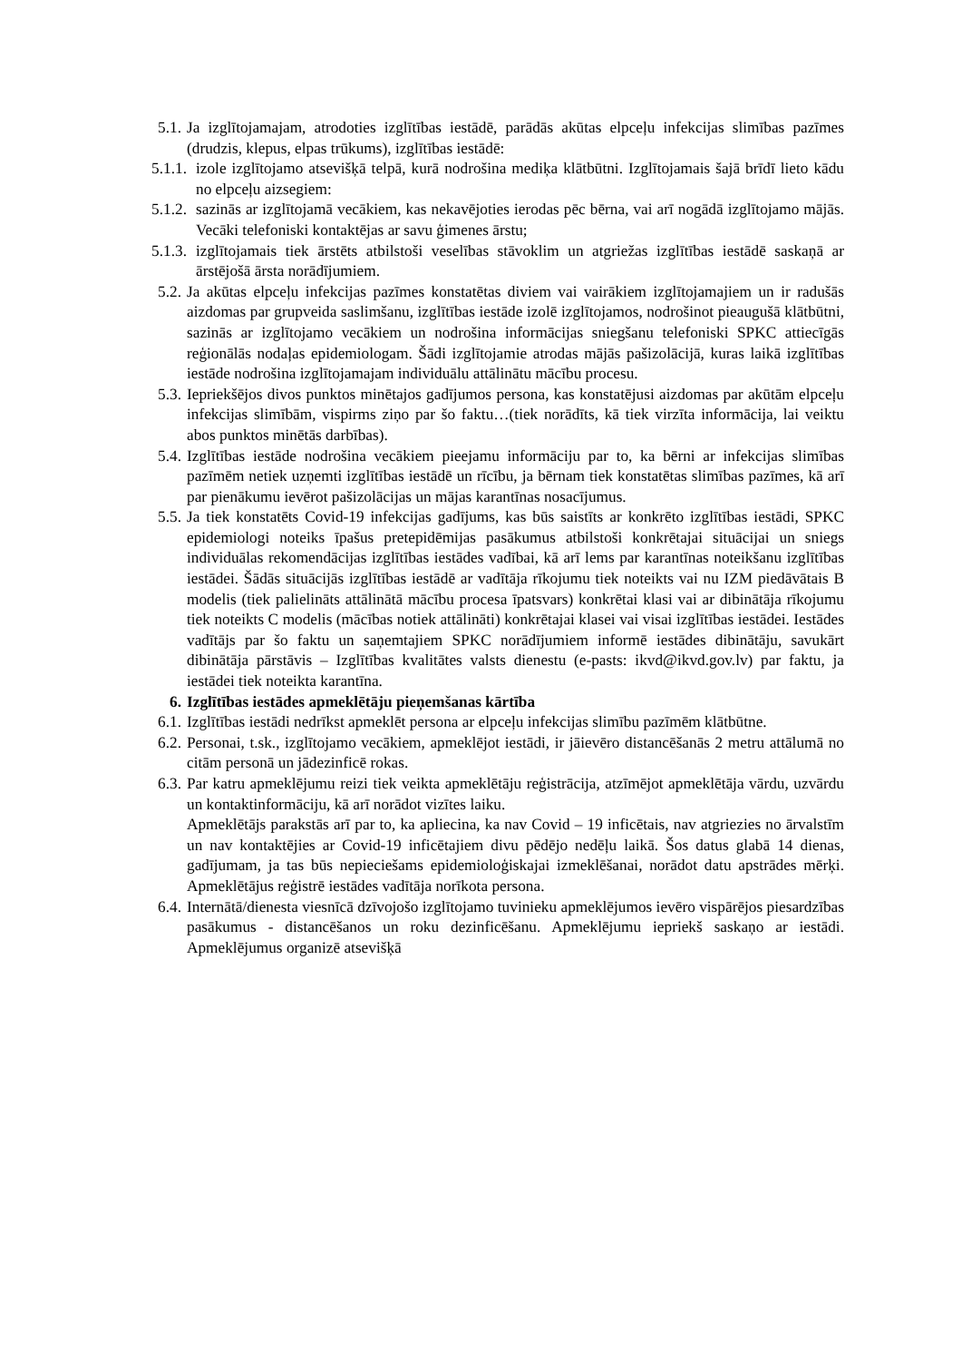5.1. Ja izglītojamajam, atrodoties izglītības iestādē, parādās akūtas elpceļu infekcijas slimības pazīmes (drudzis, klepus, elpas trūkums), izglītības iestādē:
5.1.1. izole izglītojamo atsevišķā telpā, kurā nodrošina mediķa klātbūtni. Izglītojamais šajā brīdī lieto kādu no elpceļu aizsegiem:
5.1.2. sazinās ar izglītojamā vecākiem, kas nekavējoties ierodas pēc bērna, vai arī nogādā izglītojamo mājās. Vecāki telefoniski kontaktējas ar savu ģimenes ārstu;
5.1.3. izglītojamais tiek ārstēts atbilstoši veselības stāvoklim un atgriežas izglītības iestādē saskaņā ar ārstējošā ārsta norādījumiem.
5.2. Ja akūtas elpceļu infekcijas pazīmes konstatētas diviem vai vairākiem izglītojamajiem un ir radušās aizdomas par grupveida saslimšanu, izglītības iestāde izolē izglītojamos, nodrošinot pieaugušā klātbūtni, sazinās ar izglītojamo vecākiem un nodrošina informācijas sniegšanu telefoniski SPKC attiecīgās reģionālās nodaļas epidemiologam. Šādi izglītojamie atrodas mājās pašizolācijā, kuras laikā izglītības iestāde nodrošina izglītojamajam individuālu attālinātu mācību procesu.
5.3. Iepriekšējos divos punktos minētajos gadījumos persona, kas konstatējusi aizdomas par akūtām elpceļu infekcijas slimībām, vispirms ziņo par šo faktu…(tiek norādīts, kā tiek virzīta informācija, lai veiktu abos punktos minētās darbības).
5.4. Izglītības iestāde nodrošina vecākiem pieejamu informāciju par to, ka bērni ar infekcijas slimības pazīmēm netiek uzņemti izglītības iestādē un rīcību, ja bērnam tiek konstatētas slimības pazīmes, kā arī par pienākumu ievērot pašizolācijas un mājas karantīnas nosacījumus.
5.5. Ja tiek konstatēts Covid-19 infekcijas gadījums, kas būs saistīts ar konkrēto izglītības iestādi, SPKC epidemiologi noteiks īpašus pretepidēmijas pasākumus atbilstoši konkrētajai situācijai un sniegs individuālas rekomendācijas izglītības iestādes vadībai, kā arī lems par karantīnas noteikšanu izglītības iestādei. Šādās situācijās izglītības iestādē ar vadītāja rīkojumu tiek noteikts vai nu IZM piedāvātais B modelis (tiek palielināts attālinātā mācību procesa īpatsvars) konkrētai klasi vai ar dibinātāja rīkojumu tiek noteikts C modelis (mācības notiek attālināti) konkrētajai klasei vai visai izglītības iestādei. Iestādes vadītājs par šo faktu un saņemtajiem SPKC norādījumiem informē iestādes dibinātāju, savukārt dibinātāja pārstāvis – Izglītības kvalitātes valsts dienestu (e-pasts: ikvd@ikvd.gov.lv) par faktu, ja iestādei tiek noteikta karantīna.
6. Izglītības iestādes apmeklētāju pieņemšanas kārtība
6.1. Izglītības iestādi nedrīkst apmeklēt persona ar elpceļu infekcijas slimību pazīmēm klātbūtne.
6.2. Personai, t.sk., izglītojamo vecākiem, apmeklējot iestādi, ir jāievēro distancēšanās 2 metru attālumā no citām personā un jādezinficē rokas.
6.3. Par katru apmeklējumu reizi tiek veikta apmeklētāju reģistrācija, atzīmējot apmeklētāja vārdu, uzvārdu un kontaktinformāciju, kā arī norādot vizītes laiku.
Apmeklētājs parakstās arī par to, ka apliecina, ka nav Covid – 19 inficētais, nav atgriezies no ārvalstīm un nav kontaktējies ar Covid-19 inficētajiem divu pēdējo nedēļu laikā. Šos datus glabā 14 dienas, gadījumam, ja tas būs nepieciešams epidemioloģiskajai izmeklēšanai, norādot datu apstrādes mērķi. Apmeklētājus reģistrē iestādes vadītāja norīkota persona.
6.4. Internātā/dienesta viesnīcā dzīvojošo izglītojamo tuvinieku apmeklējumos ievēro vispārējos piesardzības pasākumus - distancēšanos un roku dezinficēšanu. Apmeklējumu iepriekš saskaņo ar iestādi. Apmeklējumus organizē atsevišķā